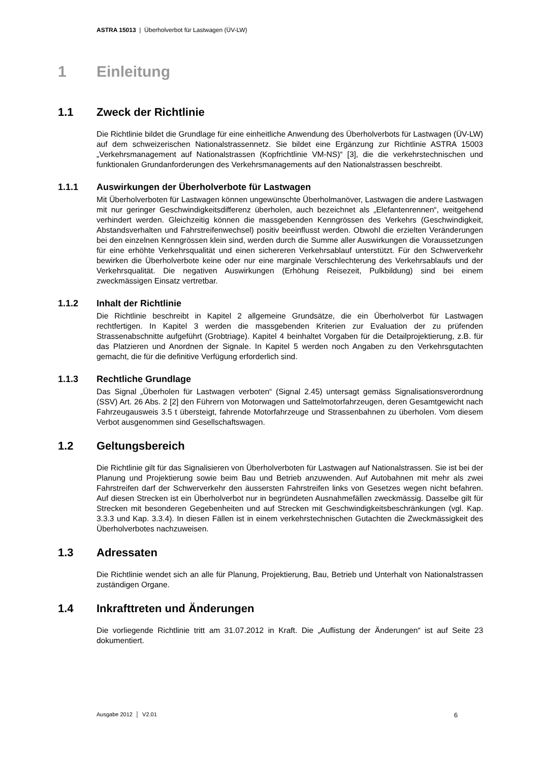ASTRA 15013 | Überholverbot für Lastwagen (ÜV-LW)
1 Einleitung
1.1 Zweck der Richtlinie
Die Richtlinie bildet die Grundlage für eine einheitliche Anwendung des Überholverbots für Lastwagen (ÜV-LW) auf dem schweizerischen Nationalstrassennetz. Sie bildet eine Ergänzung zur Richtlinie ASTRA 15003 „Verkehrsmanagement auf Nationalstrassen (Kopfrichtlinie VM-NS)“ [3], die die verkehrstechnischen und funktionalen Grundanforderungen des Verkehrsmanagements auf den Nationalstrassen beschreibt.
1.1.1 Auswirkungen der Überholverbote für Lastwagen
Mit Überholverboten für Lastwagen können ungewünschte Überholmanöver, Lastwagen die andere Lastwagen mit nur geringer Geschwindigkeitsdifferenz überholen, auch bezeichnet als „Elefantenrennen“, weitgehend verhindert werden. Gleichzeitig können die massgebenden Kenngrössen des Verkehrs (Geschwindigkeit, Abstandsverhalten und Fahrstreifenwechsel) positiv beeinflusst werden. Obwohl die erzielten Veränderungen bei den einzelnen Kenngrössen klein sind, werden durch die Summe aller Auswirkungen die Voraussetzungen für eine erhöhte Verkehrsqualität und einen sichereren Verkehrsablauf unterstützt. Für den Schwerverkehr bewirken die Überholverbote keine oder nur eine marginale Verschlechterung des Verkehrsablaufs und der Verkehrsqualität. Die negativen Auswirkungen (Erhöhung Reisezeit, Pulkbildung) sind bei einem zweckmässigen Einsatz vertretbar.
1.1.2 Inhalt der Richtlinie
Die Richtlinie beschreibt in Kapitel 2 allgemeine Grundsätze, die ein Überholverbot für Lastwagen rechtfertigen. In Kapitel 3 werden die massgebenden Kriterien zur Evaluation der zu prüfenden Strassenabschnitte aufgeführt (Grobtriage). Kapitel 4 beinhaltet Vorgaben für die Detailprojektierung, z.B. für das Platzieren und Anordnen der Signale. In Kapitel 5 werden noch Angaben zu den Verkehrsgutachten gemacht, die für die definitive Verfügung erforderlich sind.
1.1.3 Rechtliche Grundlage
Das Signal „Überholen für Lastwagen verboten“ (Signal 2.45) untersagt gemäss Signalisationsverordnung (SSV) Art. 26 Abs. 2 [2] den Führern von Motorwagen und Sattelmotorfahrzeugen, deren Gesamtgewicht nach Fahrzeugausweis 3.5 t übersteigt, fahrende Motorfahrzeuge und Strassenbahnen zu überholen. Vom diesem Verbot ausgenommen sind Gesellschaftswagen.
1.2 Geltungsbereich
Die Richtlinie gilt für das Signalisieren von Überholverboten für Lastwagen auf Nationalstrassen. Sie ist bei der Planung und Projektierung sowie beim Bau und Betrieb anzuwenden. Auf Autobahnen mit mehr als zwei Fahrstreifen darf der Schwerverkehr den äussersten Fahrstreifen links von Gesetzes wegen nicht befahren. Auf diesen Strecken ist ein Überholverbot nur in begründeten Ausnahmefällen zweckmässig. Dasselbe gilt für Strecken mit besonderen Gegebenheiten und auf Strecken mit Geschwindigkeitsbeschränkungen (vgl. Kap. 3.3.3 und Kap. 3.3.4). In diesen Fällen ist in einem verkehrstechnischen Gutachten die Zweckmässigkeit des Überholverbotes nachzuweisen.
1.3 Adressaten
Die Richtlinie wendet sich an alle für Planung, Projektierung, Bau, Betrieb und Unterhalt von Nationalstrassen zuständigen Organe.
1.4 Inkrafttreten und Änderungen
Die vorliegende Richtlinie tritt am 31.07.2012 in Kraft. Die „Auflistung der Änderungen“ ist auf Seite 23 dokumentiert.
Ausgabe 2012 │ V2.01 6